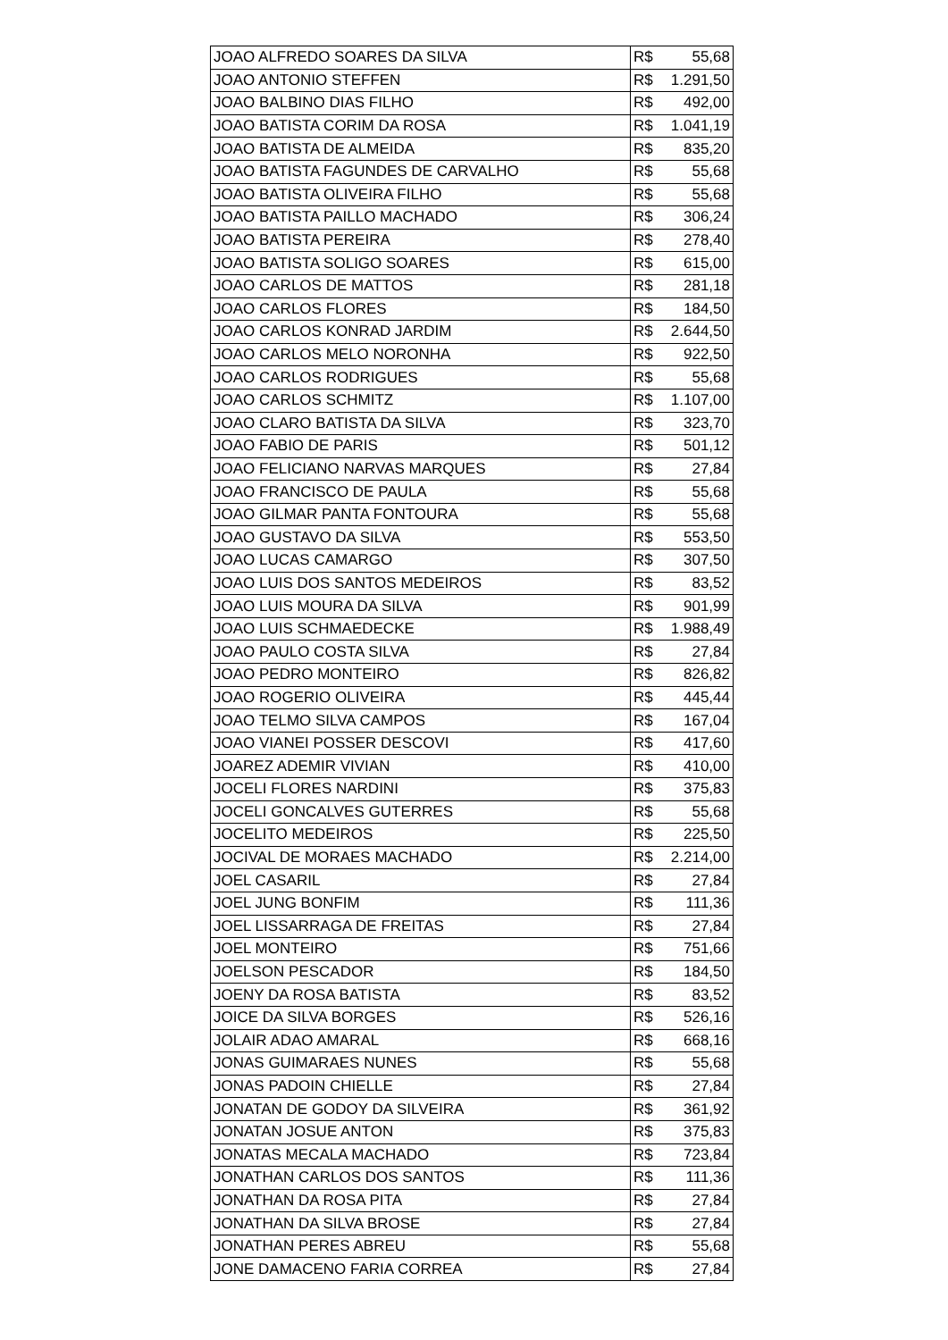| JOAO ALFREDO SOARES DA SILVA | R$ 55,68 |
| JOAO ANTONIO STEFFEN | R$ 1.291,50 |
| JOAO BALBINO DIAS FILHO | R$ 492,00 |
| JOAO BATISTA CORIM DA ROSA | R$ 1.041,19 |
| JOAO BATISTA DE ALMEIDA | R$ 835,20 |
| JOAO BATISTA FAGUNDES DE CARVALHO | R$ 55,68 |
| JOAO BATISTA OLIVEIRA FILHO | R$ 55,68 |
| JOAO BATISTA PAILLO MACHADO | R$ 306,24 |
| JOAO BATISTA PEREIRA | R$ 278,40 |
| JOAO BATISTA SOLIGO SOARES | R$ 615,00 |
| JOAO CARLOS DE MATTOS | R$ 281,18 |
| JOAO CARLOS FLORES | R$ 184,50 |
| JOAO CARLOS KONRAD JARDIM | R$ 2.644,50 |
| JOAO CARLOS MELO NORONHA | R$ 922,50 |
| JOAO CARLOS RODRIGUES | R$ 55,68 |
| JOAO CARLOS SCHMITZ | R$ 1.107,00 |
| JOAO CLARO BATISTA DA SILVA | R$ 323,70 |
| JOAO FABIO DE PARIS | R$ 501,12 |
| JOAO FELICIANO NARVAS MARQUES | R$ 27,84 |
| JOAO FRANCISCO DE PAULA | R$ 55,68 |
| JOAO GILMAR PANTA FONTOURA | R$ 55,68 |
| JOAO GUSTAVO DA SILVA | R$ 553,50 |
| JOAO LUCAS CAMARGO | R$ 307,50 |
| JOAO LUIS DOS SANTOS MEDEIROS | R$ 83,52 |
| JOAO LUIS MOURA DA SILVA | R$ 901,99 |
| JOAO LUIS SCHMAEDECKE | R$ 1.988,49 |
| JOAO PAULO COSTA SILVA | R$ 27,84 |
| JOAO PEDRO MONTEIRO | R$ 826,82 |
| JOAO ROGERIO OLIVEIRA | R$ 445,44 |
| JOAO TELMO SILVA CAMPOS | R$ 167,04 |
| JOAO VIANEI POSSER DESCOVI | R$ 417,60 |
| JOAREZ ADEMIR VIVIAN | R$ 410,00 |
| JOCELI FLORES NARDINI | R$ 375,83 |
| JOCELI GONCALVES GUTERRES | R$ 55,68 |
| JOCELITO MEDEIROS | R$ 225,50 |
| JOCIVAL DE MORAES MACHADO | R$ 2.214,00 |
| JOEL CASARIL | R$ 27,84 |
| JOEL JUNG BONFIM | R$ 111,36 |
| JOEL LISSARRAGA DE FREITAS | R$ 27,84 |
| JOEL MONTEIRO | R$ 751,66 |
| JOELSON PESCADOR | R$ 184,50 |
| JOENY DA ROSA BATISTA | R$ 83,52 |
| JOICE DA SILVA BORGES | R$ 526,16 |
| JOLAIR ADAO AMARAL | R$ 668,16 |
| JONAS GUIMARAES NUNES | R$ 55,68 |
| JONAS PADOIN CHIELLE | R$ 27,84 |
| JONATAN DE GODOY DA SILVEIRA | R$ 361,92 |
| JONATAN JOSUE ANTON | R$ 375,83 |
| JONATAS MECALA MACHADO | R$ 723,84 |
| JONATHAN CARLOS DOS SANTOS | R$ 111,36 |
| JONATHAN DA ROSA PITA | R$ 27,84 |
| JONATHAN DA SILVA BROSE | R$ 27,84 |
| JONATHAN PERES ABREU | R$ 55,68 |
| JONE DAMACENO FARIA CORREA | R$ 27,84 |